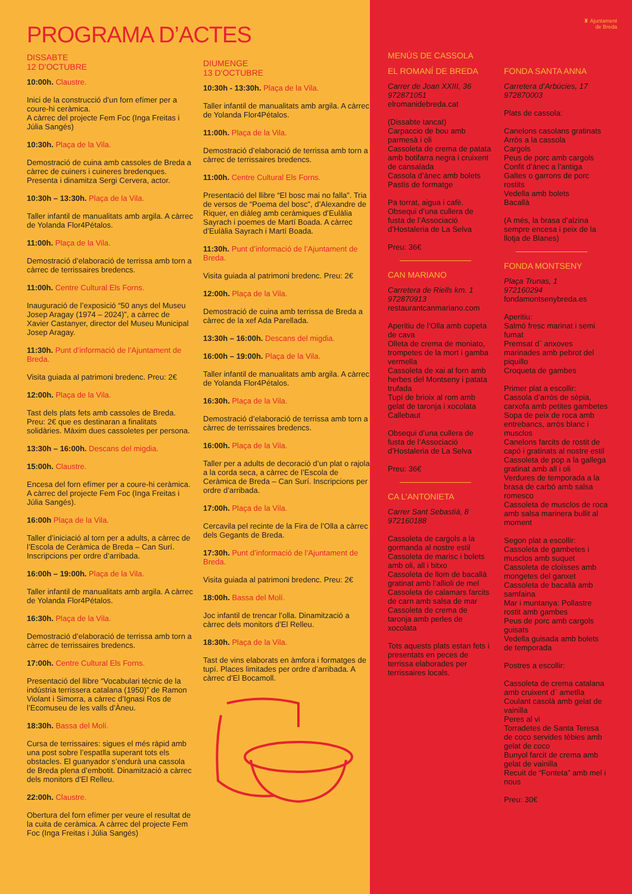PROGRAMA D’ACTES
DISSABTE
12 D’OCTUBRE
10:00h. Claustre.
Inici de la construcció d’un forn efímer per a coure-hi ceràmica.
A càrrec del projecte Fem Foc (Inga Freitas i Júlia Sangés)
10:30h. Plaça de la Vila.
Demostració de cuina amb cassoles de Breda a càrrec de cuiners i cuineres bredenques. Presenta i dinamitza Sergi Cervera, actor.
10:30h – 13:30h. Plaça de la Vila.
Taller infantil de manualitats amb argila. A càrrec de Yolanda Flor4Pétalos.
11:00h. Plaça de la Vila.
Demostració d’elaboració de terrissa amb torn a càrrec de terrissaires bredencs.
11:00h. Centre Cultural Els Forns.
Inauguració de l’exposició “50 anys del Museu Josep Aragay (1974 – 2024)”, a càrrec de Xavier Castanyer, director del Museu Municipal Josep Aragay.
11:30h. Punt d’informació de l’Ajuntament de Breda.
Visita guiada al patrimoni bredenc. Preu: 2€
12:00h. Plaça de la Vila.
Tast dels plats fets amb cassoles de Breda. Preu: 2€ que es destinaran a finalitats solidàries. Màxim dues cassoletes per persona.
13:30h – 16:00h. Descans del migdia.
15:00h. Claustre.
Encesa del forn efímer per a coure-hi ceràmica. A càrrec del projecte Fem Foc (Inga Freitas i Júlia Sangés).
16:00h Plaça de la Vila.
Taller d’iniciació al torn per a adults, a càrrec de l’Escola de Ceràmica de Breda – Can Surí. Inscripcions per ordre d’arribada.
16:00h – 19:00h. Plaça de la Vila.
Taller infantil de manualitats amb argila. A càrrec de Yolanda Flor4Pétalos.
16:30h. Plaça de la Vila.
Demostració d’elaboració de terrissa amb torn a càrrec de terrissaires bredencs.
17:00h. Centre Cultural Els Forns.
Presentació del llibre “Vocabulari tècnic de la indústria terrissera catalana (1950)” de Ramon Violant i Simorra, a càrrec d’Ignasi Ros de l’Ecomuseu de les valls d’Àneu.
18:30h. Bassa del Molí.
Cursa de terrissaires: sigues el més ràpid amb una post sobre l’espatlla superant tots els obstacles. El guanyador s’endurà una cassola de Breda plena d’embotit. Dinamització a càrrec dels monitors d’El Relleu.
22:00h. Claustre.
Obertura del forn efímer per veure el resultat de la cuita de ceràmica. A càrrec del projecte Fem Foc (Inga Freitas i Júlia Sangés)
DIUMENGE
13 D’OCTUBRE
10:30h - 13:30h. Plaça de la Vila.
Taller infantil de manualitats amb argila. A càrrec de Yolanda Flor4Pétalos.
11:00h. Plaça de la Vila.
Demostració d’elaboració de terrissa amb torn a càrrec de terrissaires bredencs.
11:00h. Centre Cultural Els Forns.
Presentació del llibre “El bosc mai no falla”. Tria de versos de “Poema del bosc”, d’Alexandre de Riquer, en diàleg amb ceràmiques d’Eulàlia Sayrach i poemes de Martí Boada. A càrrec d’Eulàlia Sayrach i Martí Boada.
11:30h. Punt d’informació de l’Ajuntament de Breda.
Visita guiada al patrimoni bredenc. Preu: 2€
12:00h. Plaça de la Vila.
Demostració de cuina amb terrissa de Breda a càrrec de la xef Ada Parellada.
13:30h – 16:00h. Descans del migdia.
16:00h – 19:00h. Plaça de la Vila.
Taller infantil de manualitats amb argila. A càrrec de Yolanda Flor4Pétalos.
16:30h. Plaça de la Vila.
Demostració d’elaboració de terrissa amb torn a càrrec de terrissaires bredencs.
16:00h. Plaça de la Vila.
Taller per a adults de decoració d’un plat o rajola a la corda seca, a càrrec de l’Escola de Ceràmica de Breda – Can Surí. Inscripcions per ordre d’arribada.
17:00h. Plaça de la Vila.
Cercavila pel recinte de la Fira de l’Olla a càrrec dels Gegants de Breda.
17:30h. Punt d’informació de l’Ajuntament de Breda.
Visita guiada al patrimoni bredenc. Preu: 2€
18:00h. Bassa del Molí.
Joc infantil de trencar l’olla. Dinamització a càrrec dels monitors d’El Relleu.
18:30h. Plaça de la Vila.
Tast de vins elaborats en àmfora i formatges de tupí. Places limitades per ordre d’arribada. A càrrec d’El Bocamoll.
♜ Ajuntament
de Breda
MENÚS DE CASSOLA
EL ROMANÍ DE BREDA
Carrer de Joan XXIII, 36
972871051
elromanidebreda.cat
(Dissabte tancat)
Carpaccio de bou amb parmesà i oli
Cassoleta de crema de patata amb botifarra negra i cruixent de cansalada
Cassola d’ànec amb bolets
Pastís de formatge
Pa torrat, aigua i cafè.
Obsequi d’una cullera de fusta de l’Associació d’Hostaleria de La Selva
Preu: 36€
CAN MARIANO
Carretera de Riells km. 1
972870913
restaurantcanmariano.com
Aperitiu de l’Olla amb copeta de cava
Olleta de crema de moniato, trompetes de la mort i gamba vermella
Cassoleta de xai al forn amb herbes del Montseny i patata trufada
Tupí de brioix al rom amb gelat de taronja i xocolata Callebaut
Obsequi d’una cullera de fusta de l’Associació d’Hostaleria de La Selva
Preu: 36€
CA L’ANTONIETA
Carrer Sant Sebastià, 8
972160188
Cassoleta de cargols a la gormanda al nostre estil
Cassoleta de marisc i bolets amb oli, all i bitxo
Cassoleta de llom de bacallà gratinat amb l’allioli de mel
Cassoleta de calamars farcits de carn amb salsa de mar
Cassoleta de crema de taronja amb perles de xocolata
Tots aquests plats estan fets i presentats en peces de terrissa elaborades per terrissaires locals.
FONDA SANTA ANNA
Carretera d’Arbúcies, 17
972870003
Plats de cassola:
Canelons casolans gratinats
Arròs a la cassola
Cargols
Peus de porc amb cargols
Confit d’ànec a l’antiga
Galtes o garrons de porc rostits
Vedella amb bolets
Bacallà
(A més, la brasa d’alzina sempre encesa i peix de la llotja de Blanes)
FONDA MONTSENY
Plaça Trunas, 1
972160294
fondamontsenybreda.es
Aperitiu:
Salmó fresc marinat i semi fumat
Premsat d` anxoves marinades amb pebrot del piquillo
Croqueta de gambes
Primer plat a escollir:
Cassola d’arròs de sèpia, carxofa amb petites gambetes
Sopa de peix de roca amb entrebancs, arròs blanc i musclos
Canelons farcits de rostit de capó i gratinats al nostre estil
Cassoleta de pop a la gallega gratinat amb all i oli
Verdures de temporada a la brasa de carbó amb salsa romesco
Cassoleta de musclos de roca amb salsa marinera bullit al moment
Segon plat a escollir:
Cassoleta de gambetes i musclos amb suquet
Cassoleta de cloïsses amb mongetes del ganxet
Cassoleta de bacallà amb samfaina
Mar i muntanya: Pollastre rostit amb gambes
Peus de porc amb cargols guisats
Vedella guisada amb bolets de temporada
Postres a escollir:
Cassoleta de crema catalana amb cruixent d` ametlla
Coulant casolà amb gelat de vainilla
Peres al vi
Torradetes de Santa Teresa de coco servides tèbies amb gelat de coco
Bunyol farcit de crema amb gelat de vainilla
Recuit de “Fonteta” amb mel i nous
Preu: 30€